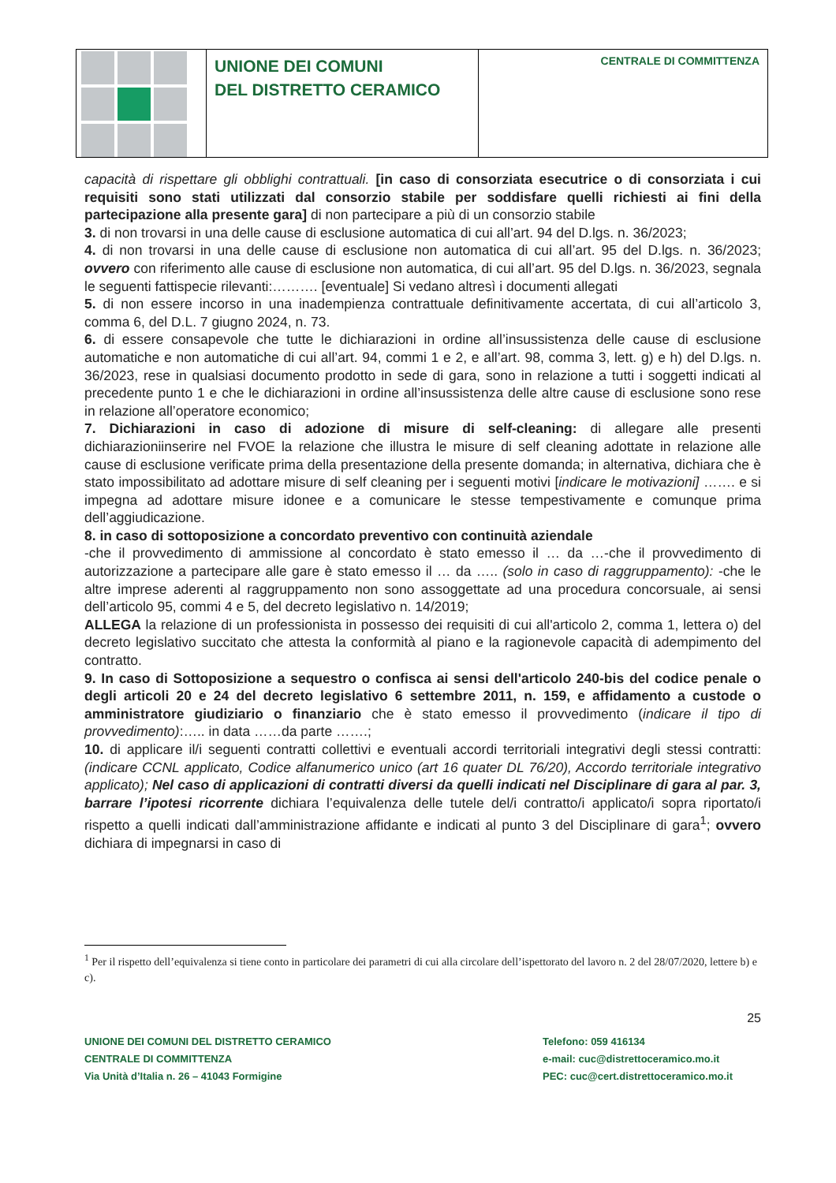UNIONE DEI COMUNI
DEL DISTRETTO CERAMICO
CENTRALE DI COMMITTENZA
capacità di rispettare gli obblighi contrattuali. [in caso di consorziata esecutrice o di consorziata i cui requisiti sono stati utilizzati dal consorzio stabile per soddisfare quelli richiesti ai fini della partecipazione alla presente gara] di non partecipare a più di un consorzio stabile
3. di non trovarsi in una delle cause di esclusione automatica di cui all’art. 94 del D.lgs. n. 36/2023;
4. di non trovarsi in una delle cause di esclusione non automatica di cui all’art. 95 del D.lgs. n. 36/2023; ovvero con riferimento alle cause di esclusione non automatica, di cui all’art. 95 del D.lgs. n. 36/2023, segnala le seguenti fattispecie rilevanti:………. [eventuale] Si vedano altresì i documenti allegati
5. di non essere incorso in una inadempienza contrattuale definitivamente accertata, di cui all’articolo 3, comma 6, del D.L. 7 giugno 2024, n. 73.
6. di essere consapevole che tutte le dichiarazioni in ordine all’insussistenza delle cause di esclusione automatiche e non automatiche di cui all’art. 94, commi 1 e 2, e all’art. 98, comma 3, lett. g) e h) del D.lgs. n. 36/2023, rese in qualsiasi documento prodotto in sede di gara, sono in relazione a tutti i soggetti indicati al precedente punto 1 e che le dichiarazioni in ordine all’insussistenza delle altre cause di esclusione sono rese in relazione all’operatore economico;
7. Dichiarazioni in caso di adozione di misure di self-cleaning: di allegare alle presenti dichiarazioniinserire nel FVOE la relazione che illustra le misure di self cleaning adottate in relazione alle cause di esclusione verificate prima della presentazione della presente domanda; in alternativa, dichiara che è stato impossibilitato ad adottare misure di self cleaning per i seguenti motivi [indicare le motivazioni] ……. e si impegna ad adottare misure idonee e a comunicare le stesse tempestivamente e comunque prima dell’aggiudicazione.
8. in caso di sottoposizione a concordato preventivo con continuità aziendale
-che il provvedimento di ammissione al concordato è stato emesso il … da …-che il provvedimento di autorizzazione a partecipare alle gare è stato emesso il … da ….. (solo in caso di raggruppamento): -che le altre imprese aderenti al raggruppamento non sono assoggettate ad una procedura concorsuale, ai sensi dell’articolo 95, commi 4 e 5, del decreto legislativo n. 14/2019;
ALLEGA la relazione di un professionista in possesso dei requisiti di cui all'articolo 2, comma 1, lettera o) del decreto legislativo succitato che attesta la conformità al piano e la ragionevole capacità di adempimento del contratto.
9. In caso di Sottoposizione a sequestro o confisca ai sensi dell'articolo 240-bis del codice penale o degli articoli 20 e 24 del decreto legislativo 6 settembre 2011, n. 159, e affidamento a custode o amministratore giudiziario o finanziario che è stato emesso il provvedimento (indicare il tipo di provvedimento):….. in data ……da parte …….;
10. di applicare il/i seguenti contratti collettivi e eventuali accordi territoriali integrativi degli stessi contratti: (indicare CCNL applicato, Codice alfanumerico unico (art 16 quater DL 76/20), Accordo territoriale integrativo applicato); Nel caso di applicazioni di contratti diversi da quelli indicati nel Disciplinare di gara al par. 3, barrare l’ipotesi ricorrente dichiara l’equivalenza delle tutele del/i contratto/i applicato/i sopra riportato/i rispetto a quelli indicati dall’amministrazione affidante e indicati al punto 3 del Disciplinare di gara<sup>1</sup>; ovvero dichiara di impegnarsi in caso di
<sup>1</sup> Per il rispetto dell’equivalenza si tiene conto in particolare dei parametri di cui alla circolare dell’ispettorato del lavoro n. 2 del 28/07/2020, lettere b) e c).
25
UNIONE DEI COMUNI DEL DISTRETTO CERAMICO
CENTRALE DI COMMITTENZA
Via Unità d’Italia n. 26 – 41043 Formigine
Telefono: 059 416134
e-mail: cuc@distrettoceramico.mo.it
PEC: cuc@cert.distrettoceramico.mo.it